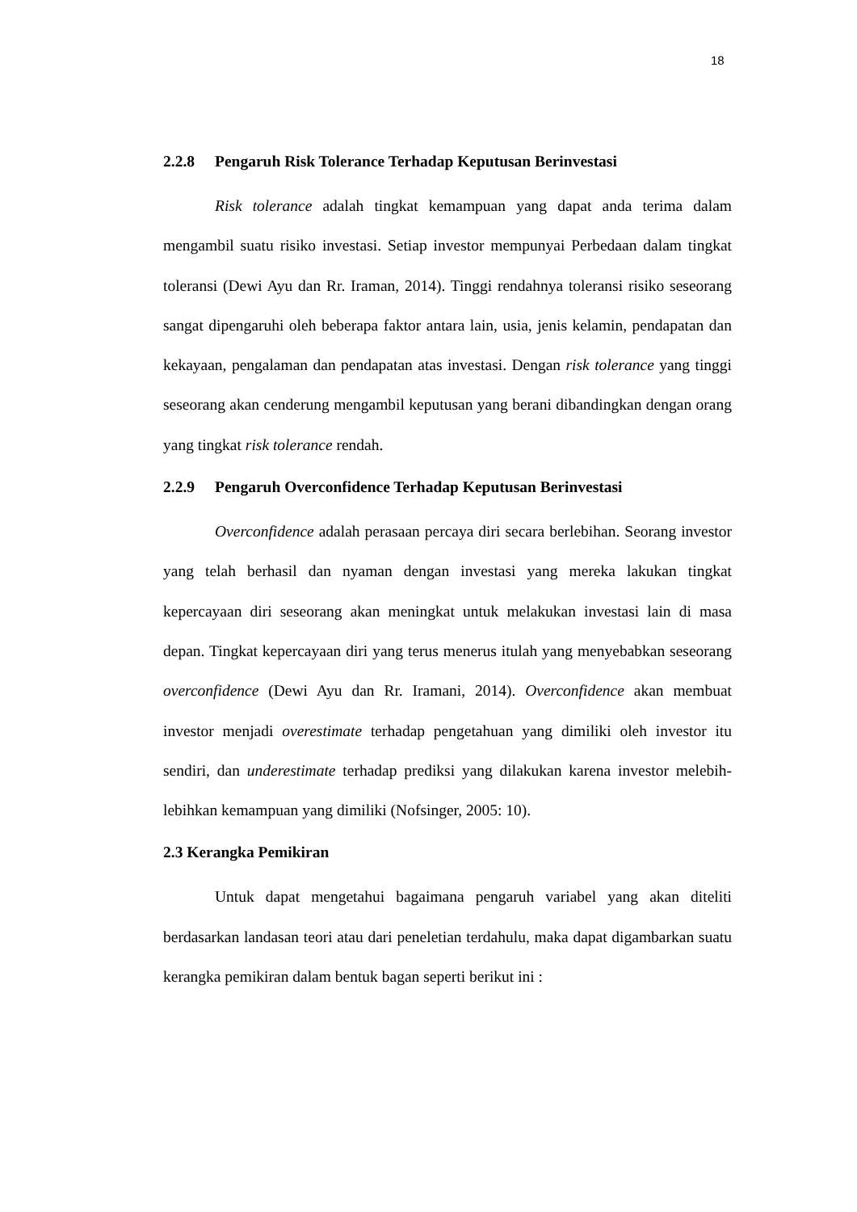18
2.2.8 Pengaruh Risk Tolerance Terhadap Keputusan Berinvestasi
Risk tolerance adalah tingkat kemampuan yang dapat anda terima dalam mengambil suatu risiko investasi. Setiap investor mempunyai Perbedaan dalam tingkat toleransi (Dewi Ayu dan Rr. Iraman, 2014). Tinggi rendahnya toleransi risiko seseorang sangat dipengaruhi oleh beberapa faktor antara lain, usia, jenis kelamin, pendapatan dan kekayaan, pengalaman dan pendapatan atas investasi. Dengan risk tolerance yang tinggi seseorang akan cenderung mengambil keputusan yang berani dibandingkan dengan orang yang tingkat risk tolerance rendah.
2.2.9 Pengaruh Overconfidence Terhadap Keputusan Berinvestasi
Overconfidence adalah perasaan percaya diri secara berlebihan. Seorang investor yang telah berhasil dan nyaman dengan investasi yang mereka lakukan tingkat kepercayaan diri seseorang akan meningkat untuk melakukan investasi lain di masa depan. Tingkat kepercayaan diri yang terus menerus itulah yang menyebabkan seseorang overconfidence (Dewi Ayu dan Rr. Iramani, 2014). Overconfidence akan membuat investor menjadi overestimate terhadap pengetahuan yang dimiliki oleh investor itu sendiri, dan underestimate terhadap prediksi yang dilakukan karena investor melebih-lebihkan kemampuan yang dimiliki (Nofsinger, 2005: 10).
2.3 Kerangka Pemikiran
Untuk dapat mengetahui bagaimana pengaruh variabel yang akan diteliti berdasarkan landasan teori atau dari peneletian terdahulu, maka dapat digambarkan suatu kerangka pemikiran dalam bentuk bagan seperti berikut ini :